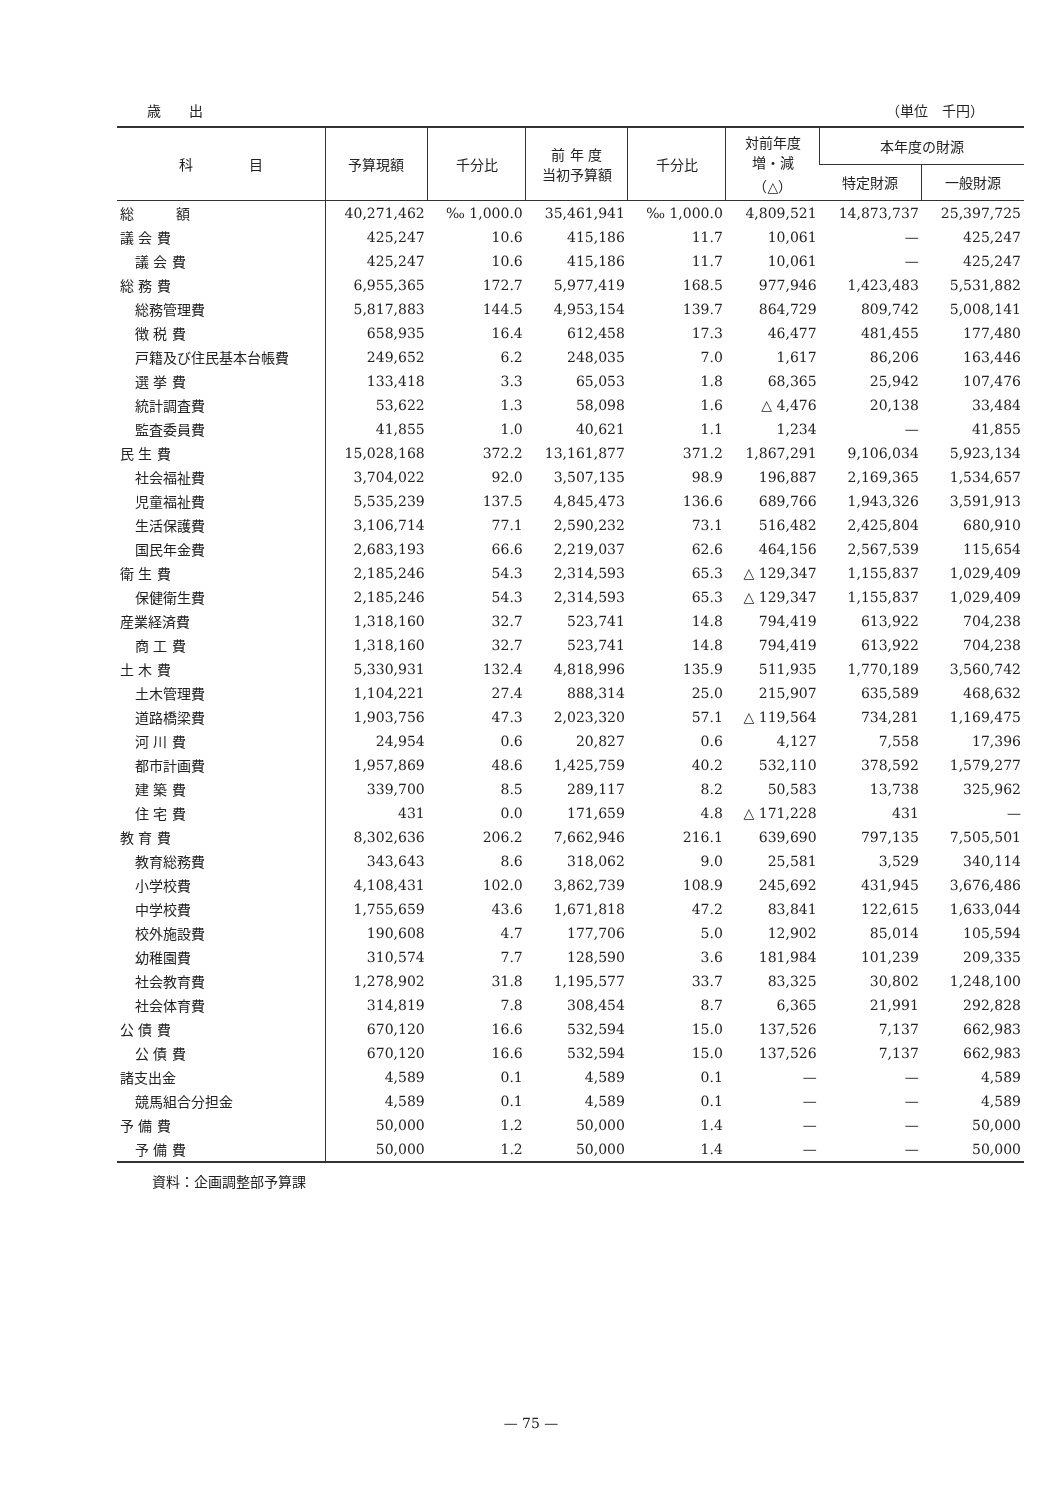歳　　出 （単位　千円）
| 科 目 | 予算現額 | 千分比 | 前 年 度 当初予算額 | 千分比 | 対前年度 増・減 （△） | 本年度の財源 | |
| --- | --- | --- | --- | --- | --- | --- | --- |
| | | | | | | 特定財源 | 一般財源 |
| 総 額 | 40,271,462 | ‰ 1,000.0 | 35,461,941 | ‰ 1,000.0 | 4,809,521 | 14,873,737 | 25,397,725 |
| 議 会 費 | 425,247 | 10.6 | 415,186 | 11.7 | 10,061 | — | 425,247 |
| 議 会 費 | 425,247 | 10.6 | 415,186 | 11.7 | 10,061 | — | 425,247 |
| 総 務 費 | 6,955,365 | 172.7 | 5,977,419 | 168.5 | 977,946 | 1,423,483 | 5,531,882 |
| 総務管理費 | 5,817,883 | 144.5 | 4,953,154 | 139.7 | 864,729 | 809,742 | 5,008,141 |
| 徴 税 費 | 658,935 | 16.4 | 612,458 | 17.3 | 46,477 | 481,455 | 177,480 |
| 戸籍及び住民基本台帳費 | 249,652 | 6.2 | 248,035 | 7.0 | 1,617 | 86,206 | 163,446 |
| 選 挙 費 | 133,418 | 3.3 | 65,053 | 1.8 | 68,365 | 25,942 | 107,476 |
| 統計調査費 | 53,622 | 1.3 | 58,098 | 1.6 | △ 4,476 | 20,138 | 33,484 |
| 監査委員費 | 41,855 | 1.0 | 40,621 | 1.1 | 1,234 | — | 41,855 |
| 民 生 費 | 15,028,168 | 372.2 | 13,161,877 | 371.2 | 1,867,291 | 9,106,034 | 5,923,134 |
| 社会福祉費 | 3,704,022 | 92.0 | 3,507,135 | 98.9 | 196,887 | 2,169,365 | 1,534,657 |
| 児童福祉費 | 5,535,239 | 137.5 | 4,845,473 | 136.6 | 689,766 | 1,943,326 | 3,591,913 |
| 生活保護費 | 3,106,714 | 77.1 | 2,590,232 | 73.1 | 516,482 | 2,425,804 | 680,910 |
| 国民年金費 | 2,683,193 | 66.6 | 2,219,037 | 62.6 | 464,156 | 2,567,539 | 115,654 |
| 衛 生 費 | 2,185,246 | 54.3 | 2,314,593 | 65.3 | △ 129,347 | 1,155,837 | 1,029,409 |
| 保健衛生費 | 2,185,246 | 54.3 | 2,314,593 | 65.3 | △ 129,347 | 1,155,837 | 1,029,409 |
| 産業経済費 | 1,318,160 | 32.7 | 523,741 | 14.8 | 794,419 | 613,922 | 704,238 |
| 商 工 費 | 1,318,160 | 32.7 | 523,741 | 14.8 | 794,419 | 613,922 | 704,238 |
| 土 木 費 | 5,330,931 | 132.4 | 4,818,996 | 135.9 | 511,935 | 1,770,189 | 3,560,742 |
| 土木管理費 | 1,104,221 | 27.4 | 888,314 | 25.0 | 215,907 | 635,589 | 468,632 |
| 道路橋梁費 | 1,903,756 | 47.3 | 2,023,320 | 57.1 | △ 119,564 | 734,281 | 1,169,475 |
| 河 川 費 | 24,954 | 0.6 | 20,827 | 0.6 | 4,127 | 7,558 | 17,396 |
| 都市計画費 | 1,957,869 | 48.6 | 1,425,759 | 40.2 | 532,110 | 378,592 | 1,579,277 |
| 建 築 費 | 339,700 | 8.5 | 289,117 | 8.2 | 50,583 | 13,738 | 325,962 |
| 住 宅 費 | 431 | 0.0 | 171,659 | 4.8 | △ 171,228 | 431 | — |
| 教 育 費 | 8,302,636 | 206.2 | 7,662,946 | 216.1 | 639,690 | 797,135 | 7,505,501 |
| 教育総務費 | 343,643 | 8.6 | 318,062 | 9.0 | 25,581 | 3,529 | 340,114 |
| 小学校費 | 4,108,431 | 102.0 | 3,862,739 | 108.9 | 245,692 | 431,945 | 3,676,486 |
| 中学校費 | 1,755,659 | 43.6 | 1,671,818 | 47.2 | 83,841 | 122,615 | 1,633,044 |
| 校外施設費 | 190,608 | 4.7 | 177,706 | 5.0 | 12,902 | 85,014 | 105,594 |
| 幼稚園費 | 310,574 | 7.7 | 128,590 | 3.6 | 181,984 | 101,239 | 209,335 |
| 社会教育費 | 1,278,902 | 31.8 | 1,195,577 | 33.7 | 83,325 | 30,802 | 1,248,100 |
| 社会体育費 | 314,819 | 7.8 | 308,454 | 8.7 | 6,365 | 21,991 | 292,828 |
| 公 債 費 | 670,120 | 16.6 | 532,594 | 15.0 | 137,526 | 7,137 | 662,983 |
| 公 債 費 | 670,120 | 16.6 | 532,594 | 15.0 | 137,526 | 7,137 | 662,983 |
| 諸支出金 | 4,589 | 0.1 | 4,589 | 0.1 | — | — | 4,589 |
| 競馬組合分担金 | 4,589 | 0.1 | 4,589 | 0.1 | — | — | 4,589 |
| 予 備 費 | 50,000 | 1.2 | 50,000 | 1.4 | — | — | 50,000 |
| 予 備 費 | 50,000 | 1.2 | 50,000 | 1.4 | — | — | 50,000 |
資料：企画調整部予算課
— 75 —